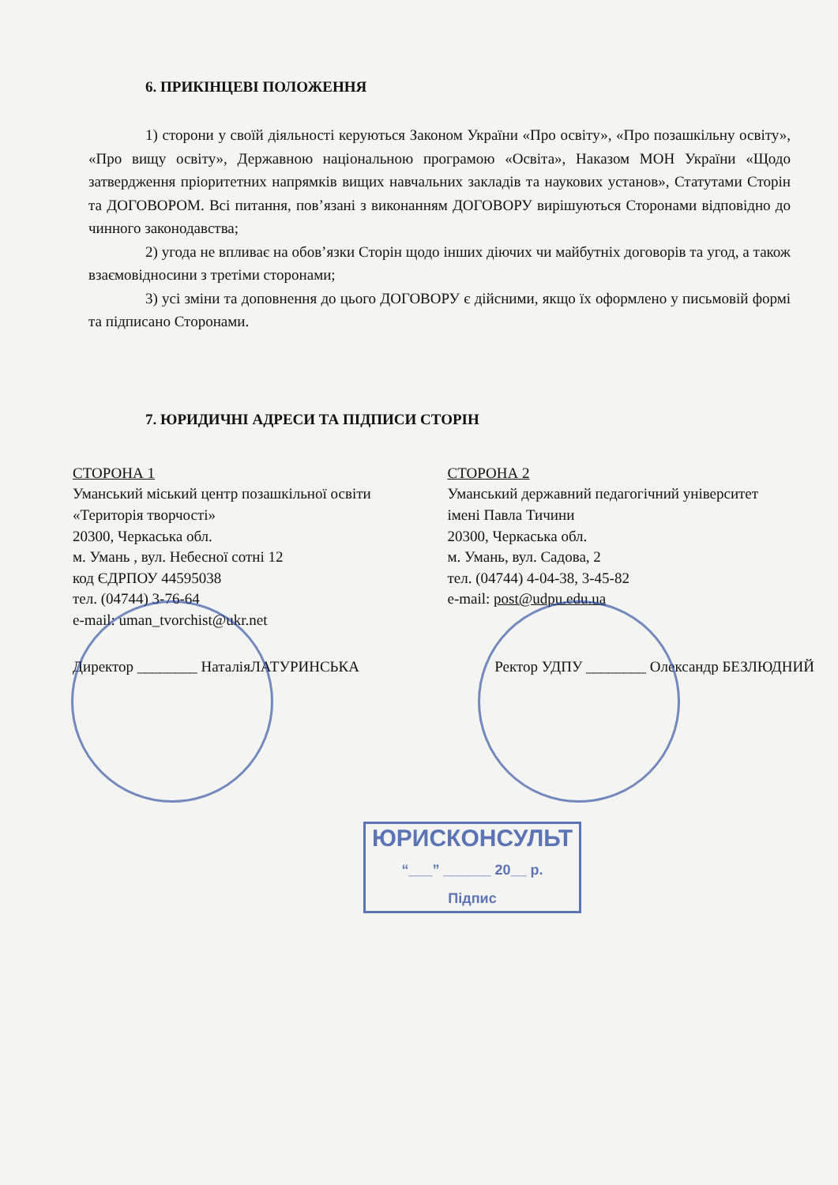6. ПРИКІНЦЕВІ ПОЛОЖЕННЯ
1) сторони у своїй діяльності керуються Законом України «Про освіту», «Про позашкільну освіту», «Про вищу освіту», Державною національною програмою «Освіта», Наказом МОН України «Щодо затвердження пріоритетних напрямків вищих навчальних закладів та наукових установ», Статутами Сторін та ДОГОВОРОМ. Всі питання, пов’язані з виконанням ДОГОВОРУ вирішуються Сторонами відповідно до чинного законодавства;
2) угода не впливає на обов’язки Сторін щодо інших діючих чи майбутніх договорів та угод, а також взаємовідносини з третіми сторонами;
3) усі зміни та доповнення до цього ДОГОВОРУ є дійсними, якщо їх оформлено у письмовій формі та підписано Сторонами.
7. ЮРИДИЧНІ АДРЕСИ ТА ПІДПИСИ СТОРІН
СТОРОНА 1
Уманський міський центр позашкільної освіти «Територія творчості»
20300, Черкаська обл.
м. Умань , вул. Небесної сотні 12
код ЄДРПОУ 44595038
тел. (04744) 3-76-64
e-mail: uman_tvorchist@ukr.net
СТОРОНА 2
Уманський державний педагогічний університет імені Павла Тичини
20300, Черкаська обл.
м. Умань, вул. Садова, 2
тел. (04744) 4-04-38, 3-45-82
e-mail: post@udpu.edu.ua
Директор ________ НаталіяЛАТУРИНСЬКА Ректор УДПУ ________ Олександр БЕЗЛЮДНИЙ
ЮРИСКОНСУЛЬТ
“___” ______ 20__ р.
Підпис